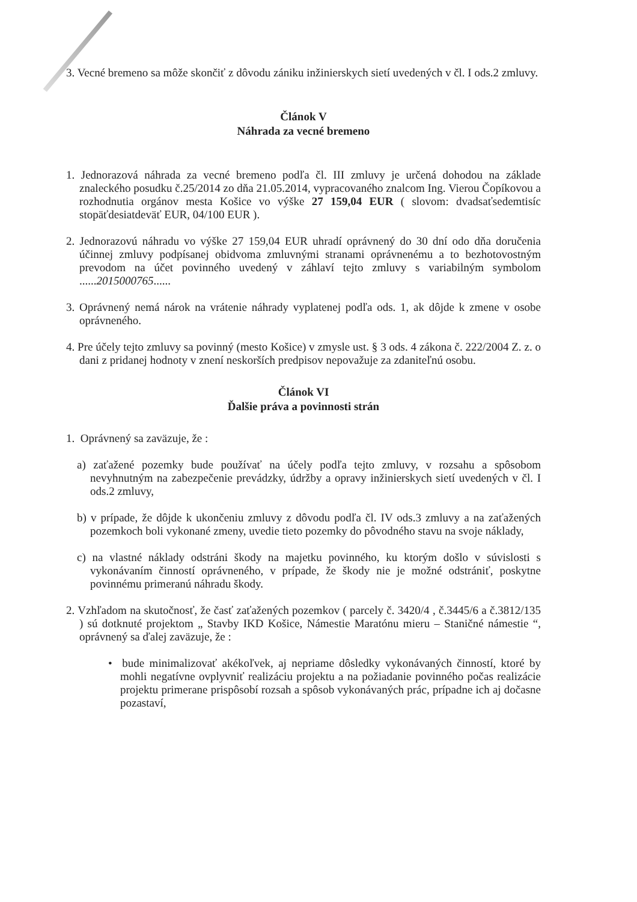3. Vecné bremeno sa môže skončiť z dôvodu zániku inžinierskych sietí uvedených v čl. I ods.2 zmluvy.
Článok V
Náhrada za vecné bremeno
1. Jednorazová náhrada za vecné bremeno podľa čl. III zmluvy je určená dohodou na základe znaleckého posudku č.25/2014 zo dňa 21.05.2014, vypracovaného znalcom Ing. Vierou Čopíkovou a rozhodnutia orgánov mesta Košice vo výške 27 159,04 EUR ( slovom: dvadsaťsedemtisíc stopäťdesiatdeväť EUR, 04/100 EUR ).
2. Jednorazovú náhradu vo výške 27 159,04 EUR uhradí oprávnený do 30 dní odo dňa doručenia účinnej zmluvy podpísanej obidvoma zmluvnými stranami oprávnenému a to bezhotovostným prevodom na účet povinného uvedený v záhlaví tejto zmluvy s variabilným symbolom ......2015000765......
3. Oprávnený nemá nárok na vrátenie náhrady vyplatenej podľa ods. 1, ak dôjde k zmene v osobe oprávneného.
4. Pre účely tejto zmluvy sa povinný (mesto Košice) v zmysle ust. § 3 ods. 4 zákona č. 222/2004 Z. z. o dani z pridanej hodnoty v znení neskorších predpisov nepovažuje za zdaniteľnú osobu.
Článok VI
Ďalšie práva a povinnosti strán
1. Oprávnený sa zaväzuje, že :
a) zaťažené pozemky bude používať na účely podľa tejto zmluvy, v rozsahu a spôsobom nevyhnutným na zabezpečenie prevádzky, údržby a opravy inžinierskych sietí uvedených v čl. I ods.2 zmluvy,
b) v prípade, že dôjde k ukončeniu zmluvy z dôvodu podľa čl. IV ods.3 zmluvy a na zaťažených pozemkoch boli vykonané zmeny, uvedie tieto pozemky do pôvodného stavu na svoje náklady,
c) na vlastné náklady odstráni škody na majetku povinného, ku ktorým došlo v súvislosti s vykonávaním činností oprávneného, v prípade, že škody nie je možné odstrániť, poskytne povinnému primeranú náhradu škody.
2. Vzhľadom na skutočnosť, že časť zaťažených pozemkov ( parcely č. 3420/4 , č.3445/6 a č.3812/135 ) sú dotknuté projektom „ Stavby IKD Košice, Námestie Maratónu mieru – Staničné námestie “, oprávnený sa ďalej zaväzuje, že :
• bude minimalizovať akékoľvek, aj nepriame dôsledky vykonávaných činností, ktoré by mohli negatívne ovplyvniť realizáciu projektu a na požiadanie povinného počas realizácie projektu primerane prispôsobí rozsah a spôsob vykonávaných prác, prípadne ich aj dočasne pozastaví,